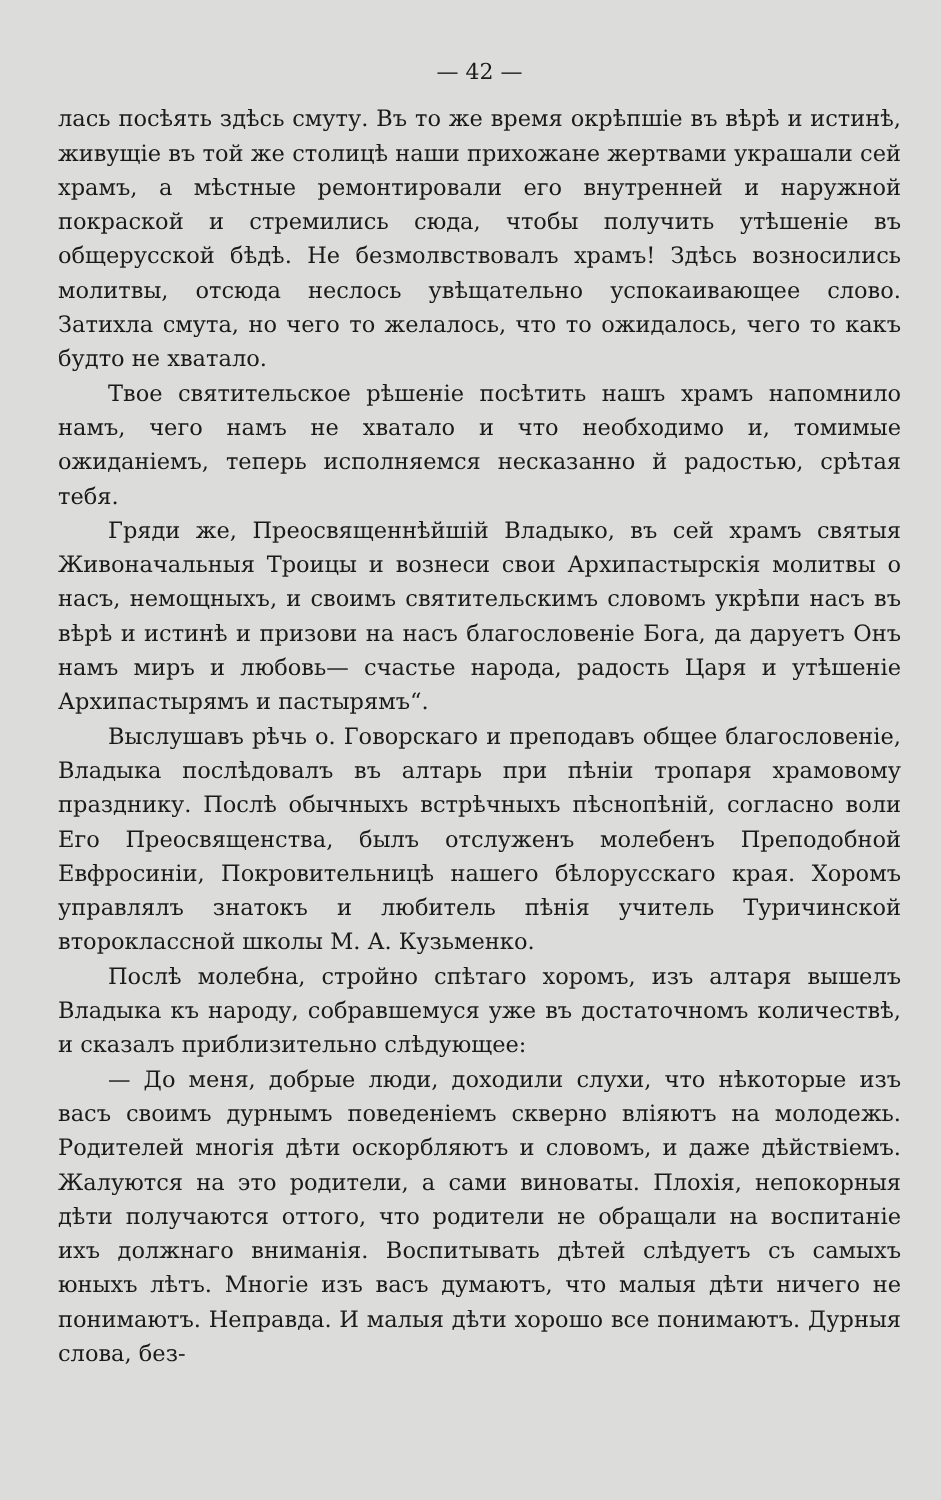— 42 —
лась посѣять здѣсь смуту. Въ то же время окрѣпшіе въ вѣрѣ и истинѣ, живущіе въ той же столицѣ наши прихожане жертвами украшали сей храмъ, а мѣстные ремонтировали его внутренней и наружной покраской и стремились сюда, чтобы получить утѣшеніе въ общерусской бѣдѣ. Не безмолвствовалъ храмъ! Здѣсь возносились молитвы, отсюда неслось увѣщательно успокаивающее слово. Затихла смута, но чего то желалось, что то ожидалось, чего то какъ будто не хватало.
Твое святительское рѣшеніе посѣтить нашъ храмъ напомнило намъ, чего намъ не хватало и что необходимо и, томимые ожиданіемъ, теперь исполняемся несказанно й радостью, срѣтая тебя.
Гряди же, Преосвященнѣйшій Владыко, въ сей храмъ святыя Живоначальныя Троицы и вознеси свои Архипастырскія молитвы о насъ, немощныхъ, и своимъ святительскимъ словомъ укрѣпи насъ въ вѣрѣ и истинѣ и призови на насъ благословеніе Бога, да даруетъ Онъ намъ миръ и любовь— счастье народа, радость Царя и утѣшеніе Архипастырямъ и пастырямъ“.
Выслушавъ рѣчь о. Говорскаго и преподавъ общее благословеніе, Владыка послѣдовалъ въ алтарь при пѣніи тропаря храмовому празднику. Послѣ обычныхъ встрѣчныхъ пѣснопѣній, согласно воли Его Преосвященства, былъ отслуженъ молебенъ Преподобной Евфросиніи, Покровительницѣ нашего бѣлорусскаго края. Хоромъ управлялъ знатокъ и любитель пѣнія учитель Туричинской второклассной школы М. А. Кузьменко.
Послѣ молебна, стройно спѣтаго хоромъ, изъ алтаря вышелъ Владыка къ народу, собравшемуся уже въ достаточномъ количествѣ, и сказалъ приблизительно слѣдующее:
— До меня, добрые люди, доходили слухи, что нѣкоторые изъ васъ своимъ дурнымъ поведеніемъ скверно вліяютъ на молодежь. Родителей многія дѣти оскорбляютъ и словомъ, и даже дѣйствіемъ. Жалуются на это родители, а сами виноваты. Плохія, непокорныя дѣти получаются оттого, что родители не обращали на воспитаніе ихъ должнаго вниманія. Воспитывать дѣтей слѣдуетъ съ самыхъ юныхъ лѣтъ. Многіе изъ васъ думаютъ, что малыя дѣти ничего не понимаютъ. Неправда. И малыя дѣти хорошо все понимаютъ. Дурныя слова, без-